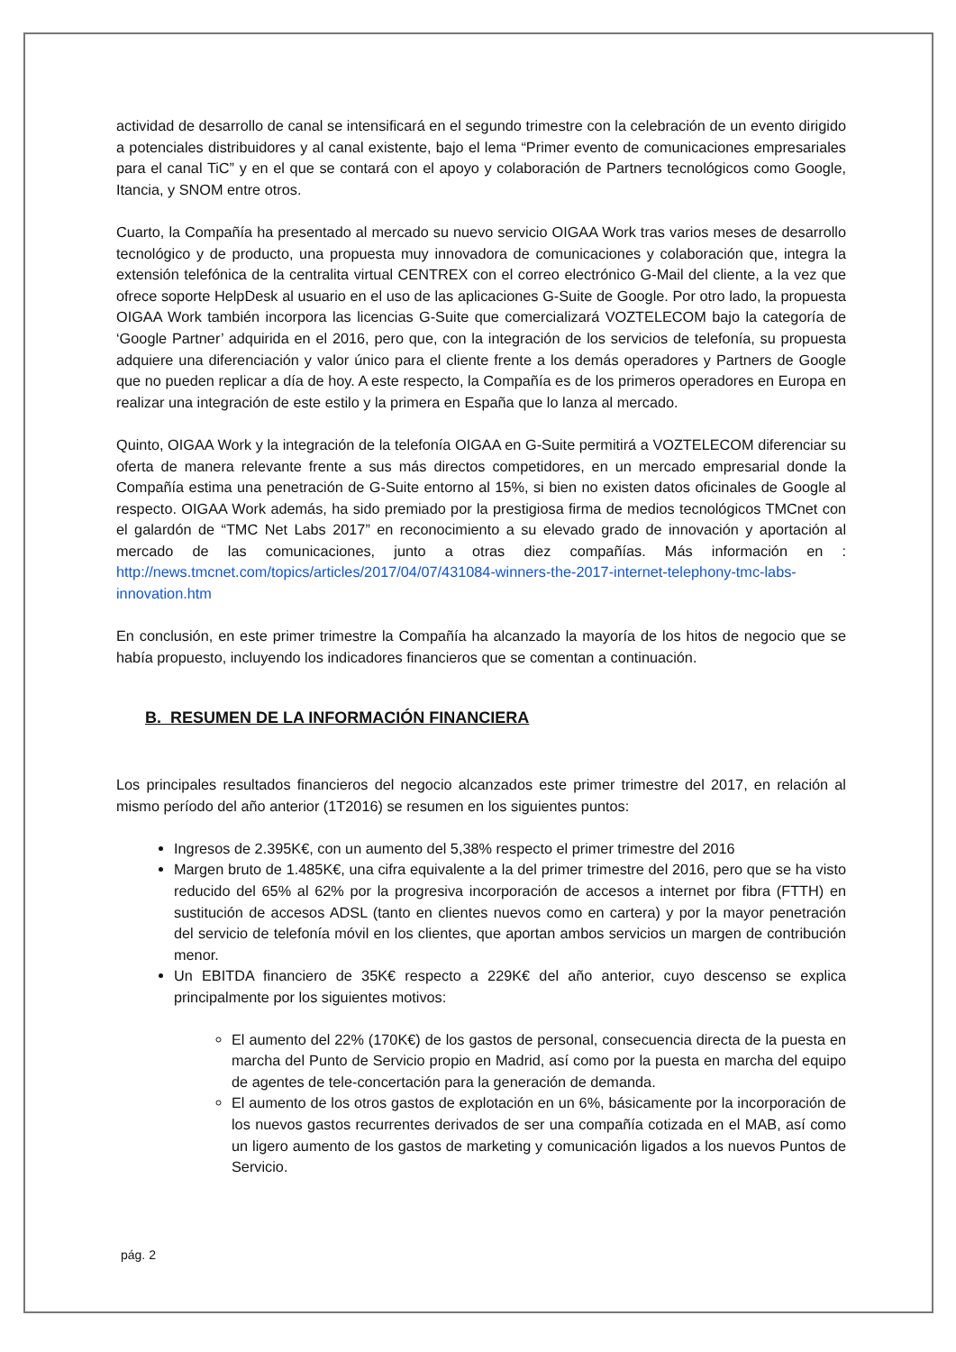actividad de desarrollo de canal se intensificará en el segundo trimestre con la celebración de un evento dirigido a potenciales distribuidores y al canal existente, bajo el lema “Primer evento de comunicaciones empresariales para el canal TiC” y en el que se contará con el apoyo y colaboración de Partners tecnológicos como Google, Itancia, y SNOM entre otros.
Cuarto, la Compañía ha presentado al mercado su nuevo servicio OIGAA Work tras varios meses de desarrollo tecnológico y de producto, una propuesta muy innovadora de comunicaciones y colaboración que, integra la extensión telefónica de la centralita virtual CENTREX con el correo electrónico G-Mail del cliente, a la vez que ofrece soporte HelpDesk al usuario en el uso de las aplicaciones G-Suite de Google. Por otro lado, la propuesta OIGAA Work también incorpora las licencias G-Suite que comercializará VOZTELECOM bajo la categoría de ‘Google Partner’ adquirida en el 2016, pero que, con la integración de los servicios de telefonía, su propuesta adquiere una diferenciación y valor único para el cliente frente a los demás operadores y Partners de Google que no pueden replicar a día de hoy. A este respecto, la Compañía es de los primeros operadores en Europa en realizar una integración de este estilo y la primera en España que lo lanza al mercado.
Quinto, OIGAA Work y la integración de la telefonía OIGAA en G-Suite permitirá a VOZTELECOM diferenciar su oferta de manera relevante frente a sus más directos competidores, en un mercado empresarial donde la Compañía estima una penetración de G-Suite entorno al 15%, si bien no existen datos oficinales de Google al respecto. OIGAA Work además, ha sido premiado por la prestigiosa firma de medios tecnológicos TMCnet con el galardón de “TMC Net Labs 2017” en reconocimiento a su elevado grado de innovación y aportación al mercado de las comunicaciones, junto a otras diez compañías. Más información en : http://news.tmcnet.com/topics/articles/2017/04/07/431084-winners-the-2017-internet-telephony-tmc-labs-innovation.htm
En conclusión, en este primer trimestre la Compañía ha alcanzado la mayoría de los hitos de negocio que se había propuesto, incluyendo los indicadores financieros que se comentan a continuación.
B. RESUMEN DE LA INFORMACIÓN FINANCIERA
Los principales resultados financieros del negocio alcanzados este primer trimestre del 2017, en relación al mismo período del año anterior (1T2016) se resumen en los siguientes puntos:
Ingresos de 2.395K€, con un aumento del 5,38% respecto el primer trimestre del 2016
Margen bruto de 1.485K€, una cifra equivalente a la del primer trimestre del 2016, pero que se ha visto reducido del 65% al 62% por la progresiva incorporación de accesos a internet por fibra (FTTH) en sustitución de accesos ADSL (tanto en clientes nuevos como en cartera) y por la mayor penetración del servicio de telefonía móvil en los clientes, que aportan ambos servicios un margen de contribución menor.
Un EBITDA financiero de 35K€ respecto a 229K€ del año anterior, cuyo descenso se explica principalmente por los siguientes motivos:
El aumento del 22% (170K€) de los gastos de personal, consecuencia directa de la puesta en marcha del Punto de Servicio propio en Madrid, así como por la puesta en marcha del equipo de agentes de tele-concertación para la generación de demanda.
El aumento de los otros gastos de explotación en un 6%, básicamente por la incorporación de los nuevos gastos recurrentes derivados de ser una compañía cotizada en el MAB, así como un ligero aumento de los gastos de marketing y comunicación ligados a los nuevos Puntos de Servicio.
pág. 2